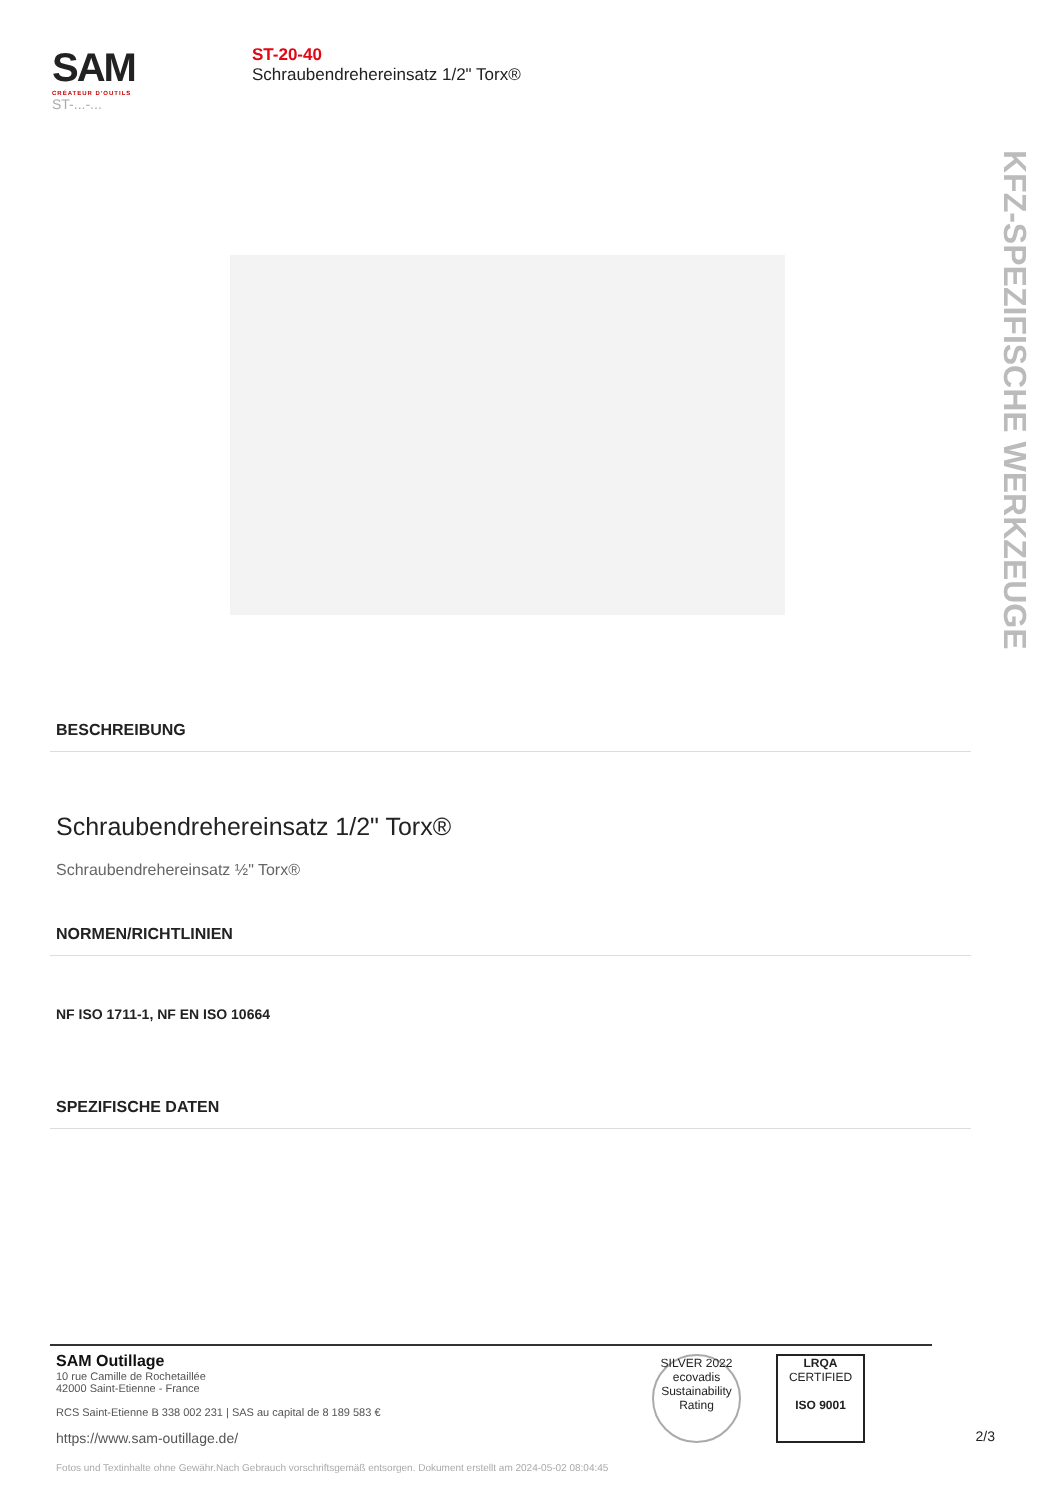SAM
CRÉATEUR D'OUTILS
ST-...-...
ST-20-40
Schraubendrehereinsatz 1/2" Torx®
KFZ-SPEZIFISCHE WERKZEUGE
BESCHREIBUNG
Schraubendrehereinsatz 1/2" Torx®
Schraubendrehereinsatz ½" Torx®
NORMEN/RICHTLINIEN
NF ISO 1711-1, NF EN ISO 10664
SPEZIFISCHE DATEN
SAM Outillage
10 rue Camille de Rochetaillée
42000 Saint-Etienne - France
RCS Saint-Etienne B 338 002 231 | SAS au capital de 8 189 583 €
https://www.sam-outillage.de/
SILVER 2022 ecovadis Sustainability Rating
LRQA
CERTIFIED
ISO 9001
2/3
Fotos und Textinhalte ohne Gewähr.Nach Gebrauch vorschriftsgemäß entsorgen. Dokument erstellt am 2024-05-02 08:04:45